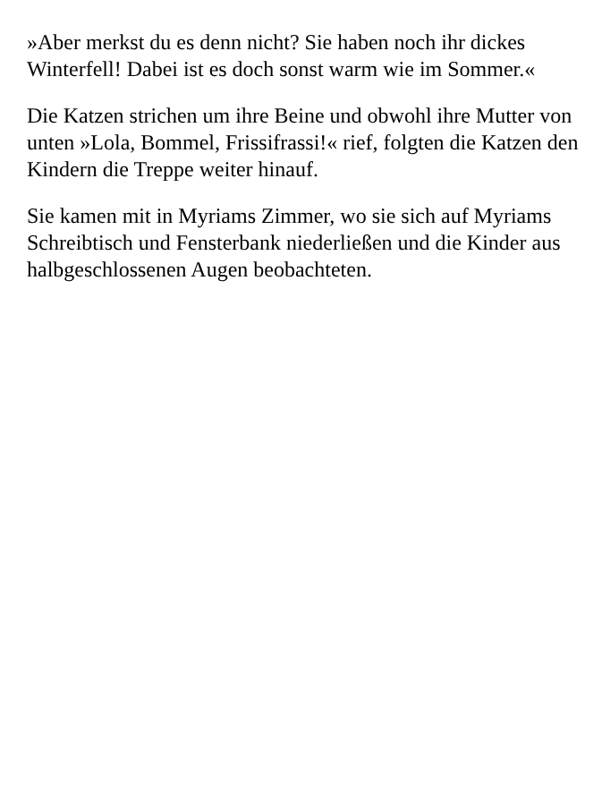»Aber merkst du es denn nicht? Sie haben noch ihr dickes Winterfell! Dabei ist es doch sonst warm wie im Sommer.«
Die Katzen strichen um ihre Beine und obwohl ihre Mutter von unten »Lola, Bommel, Frissifrassi!« rief, folgten die Katzen den Kindern die Treppe weiter hinauf.
Sie kamen mit in Myriams Zimmer, wo sie sich auf Myriams Schreibtisch und Fensterbank niederließen und die Kinder aus halbgeschlossenen Augen beobachteten.